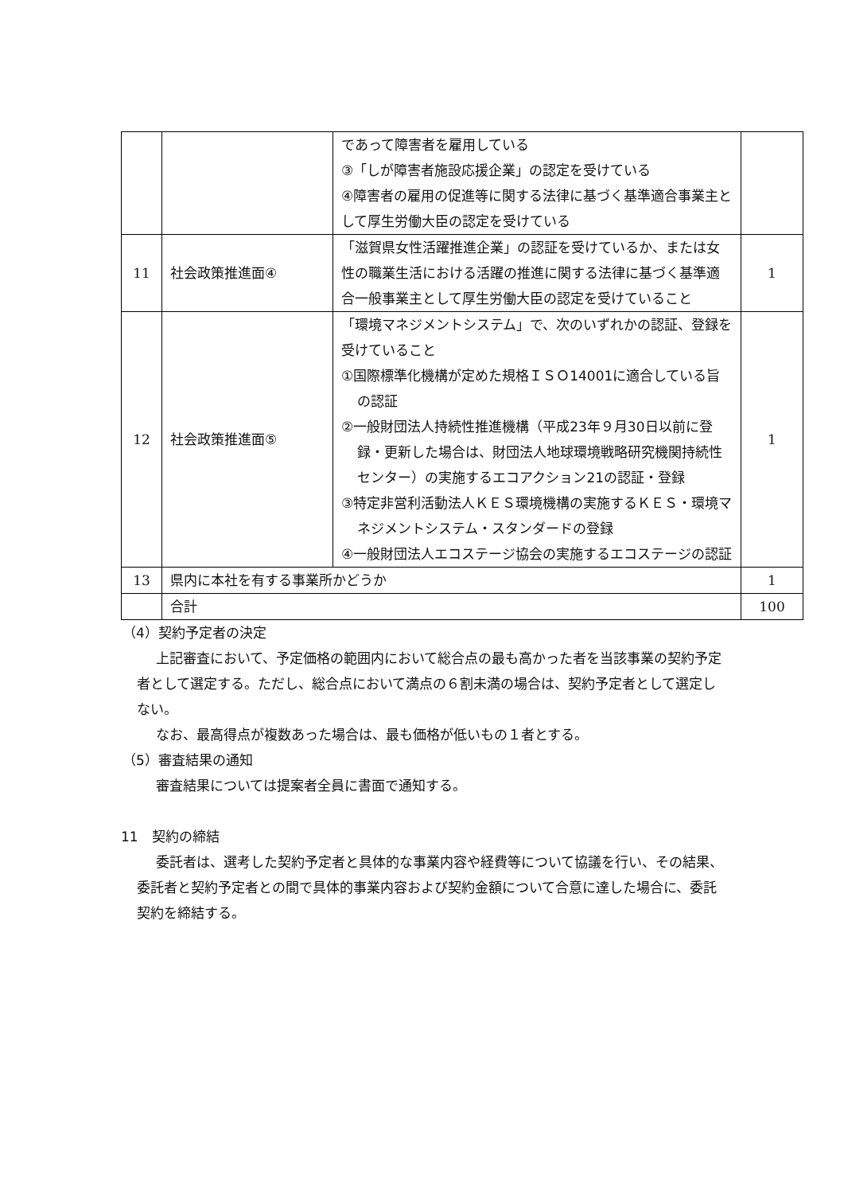| | | であって障害者を雇用している ③「しが障害者施設応援企業」の認定を受けている ④障害者の雇用の促進等に関する法律に基づく基準適合事業主として厚生労働大臣の認定を受けている | |
| 11 | 社会政策推進面④ | 「滋賀県女性活躍推進企業」の認証を受けているか、または女性の職業生活における活躍の推進に関する法律に基づく基準適合一般事業主として厚生労働大臣の認定を受けていること | 1 |
| 12 | 社会政策推進面⑤ | 「環境マネジメントシステム」で、次のいずれかの認証、登録を受けていること ①国際標準化機構が定めた規格ＩＳＯ14001に適合している旨の認証 ②一般財団法人持続性推進機構（平成23年９月30日以前に登録・更新した場合は、財団法人地球環境戦略研究機関持続性センター）の実施するエコアクション21の認証・登録 ③特定非営利活動法人ＫＥＳ環境機構の実施するＫＥＳ・環境マネジメントシステム・スタンダードの登録 ④一般財団法人エコステージ協会の実施するエコステージの認証 | 1 |
| 13 | 県内に本社を有する事業所かどうか | | 1 |
| | 合計 | | 100 |
（4）契約予定者の決定
上記審査において、予定価格の範囲内において総合点の最も高かった者を当該事業の契約予定者として選定する。ただし、総合点において満点の６割未満の場合は、契約予定者として選定しない。
なお、最高得点が複数あった場合は、最も価格が低いもの１者とする。
（5）審査結果の通知
審査結果については提案者全員に書面で通知する。
11　契約の締結
委託者は、選考した契約予定者と具体的な事業内容や経費等について協議を行い、その結果、委託者と契約予定者との間で具体的事業内容および契約金額について合意に達した場合に、委託契約を締結する。